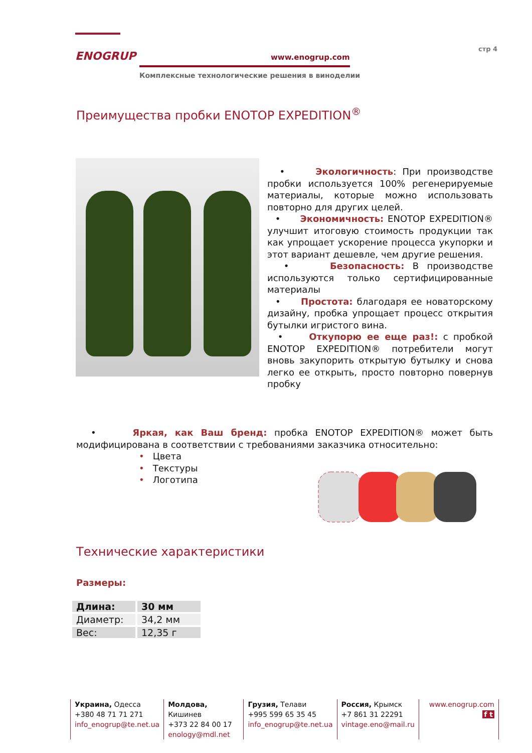ENOGRUP
www.enogrup.com
Комплексные технологические решения в виноделии
стр 4
Преимущества пробки ENOTOP EXPEDITION<sup>®</sup>
• Экологичность: При производстве пробки используется 100% регенерируемые материалы, которые можно использовать повторно для других целей.
• Экономичность: ENOTOP EXPEDITION® улучшит итоговую стоимость продукции так как упрощает ускорение процесса укупорки и этот вариант дешевле, чем другие решения.
• Безопасность: В производстве используются только сертифицированные материалы
• Простота: благодаря ее новаторскому дизайну, пробка упрощает процесс открытия бутылки игристого вина.
• Откупорю ее еще раз!: с пробкой ENOTOP EXPEDITION® потребители могут вновь закупорить открытую бутылку и снова легко ее открыть, просто повторно повернув пробку
• Яркая, как Ваш бренд: пробка ENOTOP EXPEDITION® может быть модифицирована в соответствии с требованиями заказчика относительно:
• Цвета
• Текстуры
• Логотипа
Технические характеристики
Размеры:
| Длина: | 30 мм |
| --- | --- |
| Диаметр: | 34,2 мм |
| Вес: | 12,35 г |
Украина, Одесса
+380 48 71 71 271
info_enogrup@te.net.ua
Молдова, Кишинев
+373 22 84 00 17
enology@mdl.net
Грузия, Телави
+995 599 65 35 45
info_enogrup@te.net.ua
Россия, Крымск
+7 861 31 22291
vintage.eno@mail.ru
www.enogrup.com
f t